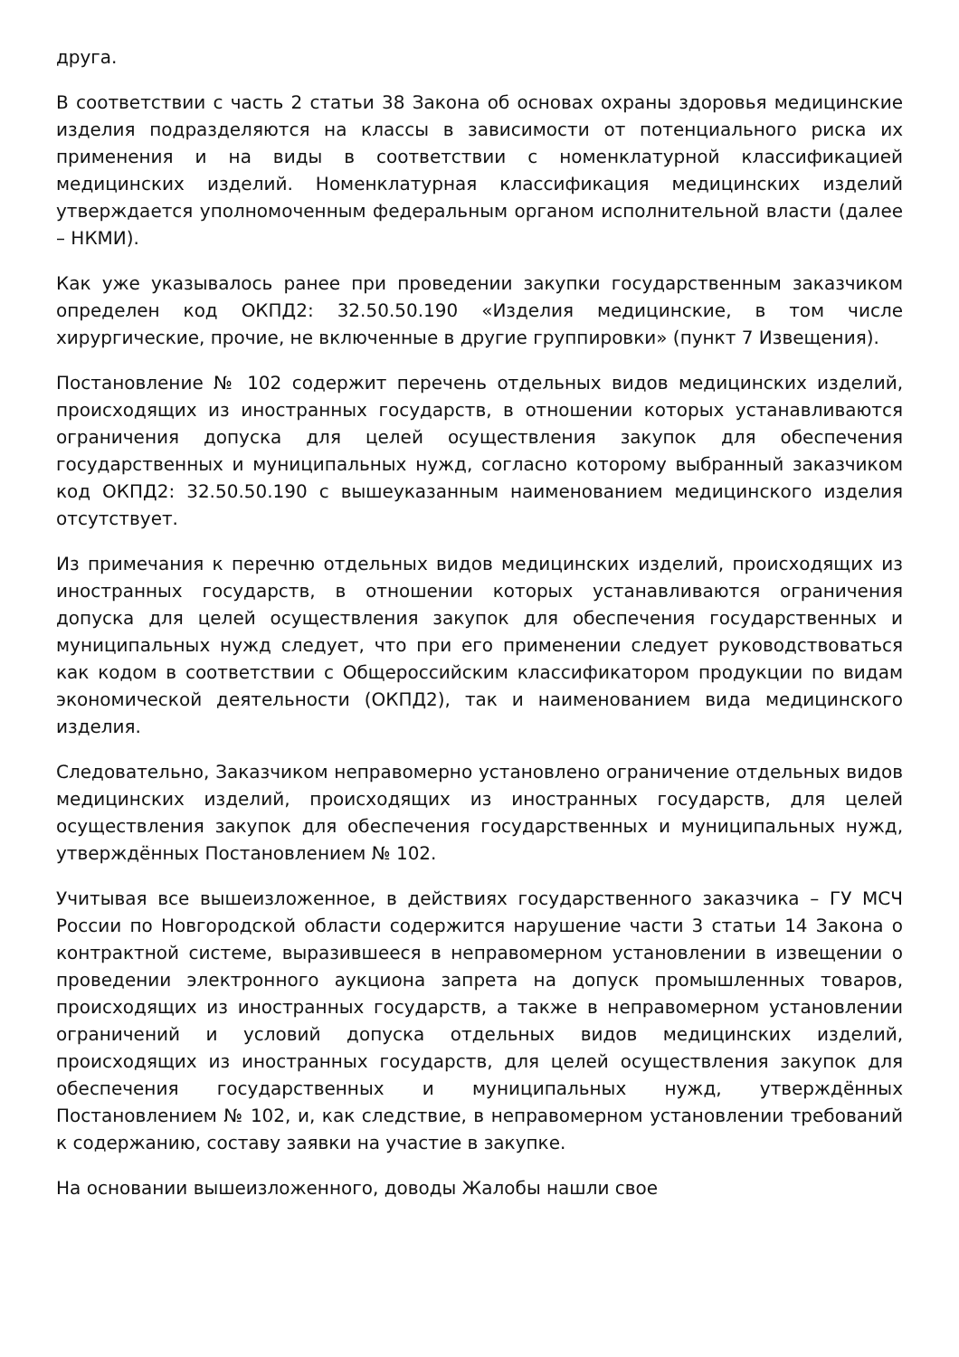друга.
В соответствии с часть 2 статьи 38 Закона об основах охраны здоровья медицинские изделия подразделяются на классы в зависимости от потенциального риска их применения и на виды в соответствии с номенклатурной классификацией медицинских изделий. Номенклатурная классификация медицинских изделий утверждается уполномоченным федеральным органом исполнительной власти (далее – НКМИ).
Как уже указывалось ранее при проведении закупки государственным заказчиком определен код ОКПД2: 32.50.50.190 «Изделия медицинские, в том числе хирургические, прочие, не включенные в другие группировки» (пункт 7 Извещения).
Постановление № 102 содержит перечень отдельных видов медицинских изделий, происходящих из иностранных государств, в отношении которых устанавливаются ограничения допуска для целей осуществления закупок для обеспечения государственных и муниципальных нужд, согласно которому выбранный заказчиком код ОКПД2: 32.50.50.190 с вышеуказанным наименованием медицинского изделия отсутствует.
Из примечания к перечню отдельных видов медицинских изделий, происходящих из иностранных государств, в отношении которых устанавливаются ограничения допуска для целей осуществления закупок для обеспечения государственных и муниципальных нужд следует, что при его применении следует руководствоваться как кодом в соответствии с Общероссийским классификатором продукции по видам экономической деятельности (ОКПД2), так и наименованием вида медицинского изделия.
Следовательно, Заказчиком неправомерно установлено ограничение отдельных видов медицинских изделий, происходящих из иностранных государств, для целей осуществления закупок для обеспечения государственных и муниципальных нужд, утверждённых Постановлением № 102.
Учитывая все вышеизложенное, в действиях государственного заказчика – ГУ МСЧ России по Новгородской области содержится нарушение части 3 статьи 14 Закона о контрактной системе, выразившееся в неправомерном установлении в извещении о проведении электронного аукциона запрета на допуск промышленных товаров, происходящих из иностранных государств, а также в неправомерном установлении ограничений и условий допуска отдельных видов медицинских изделий, происходящих из иностранных государств, для целей осуществления закупок для обеспечения государственных и муниципальных нужд, утверждённых Постановлением № 102, и, как следствие, в неправомерном установлении требований к содержанию, составу заявки на участие в закупке.
На основании вышеизложенного, доводы Жалобы нашли свое